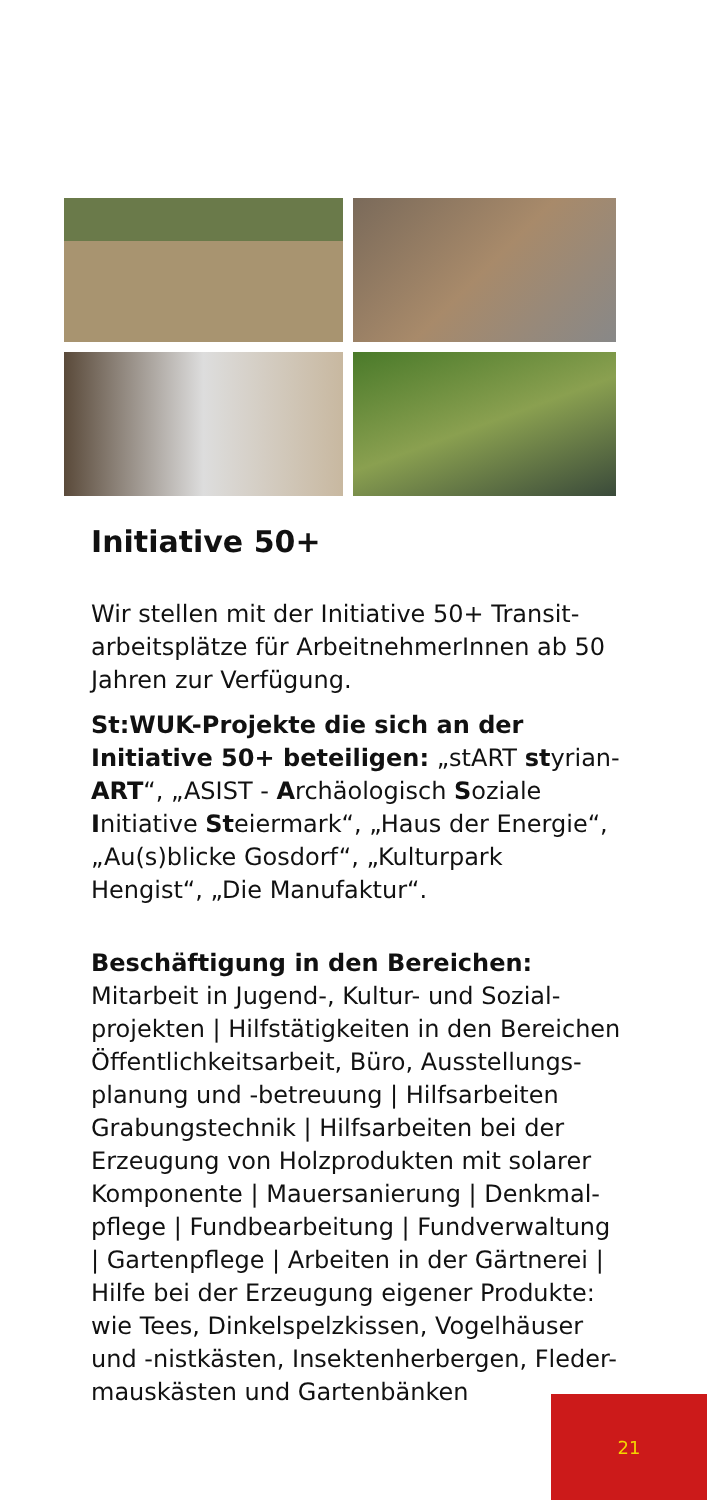Initiative 50+
Wir stellen mit der Initiative 50+ Transit-arbeitsplätze für ArbeitnehmerInnen ab 50 Jahren zur Verfügung.
St:WUK-Projekte die sich an der Initiative 50+ beteiligen: „stART styrian-ART“, „ASIST - Archäologisch Soziale Initiative Steiermark“, „Haus der Energie“, „Au(s)blicke Gosdorf“, „Kulturpark Hengist“, „Die Manufaktur“.
Beschäftigung in den Bereichen:
Mitarbeit in Jugend-, Kultur- und Sozial-projekten | Hilfstätigkeiten in den Bereichen Öffentlichkeitsarbeit, Büro, Ausstellungs-planung und -betreuung | Hilfsarbeiten Grabungstechnik | Hilfsarbeiten bei der Erzeugung von Holzprodukten mit solarer Komponente | Mauersanierung | Denkmal-pflege | Fundbearbeitung | Fundverwaltung | Gartenpflege | Arbeiten in der Gärtnerei | Hilfe bei der Erzeugung eigener Produkte: wie Tees, Dinkelspelzkissen, Vogelhäuser und -nistkästen, Insektenherbergen, Fleder-mauskästen und Gartenbänken
21